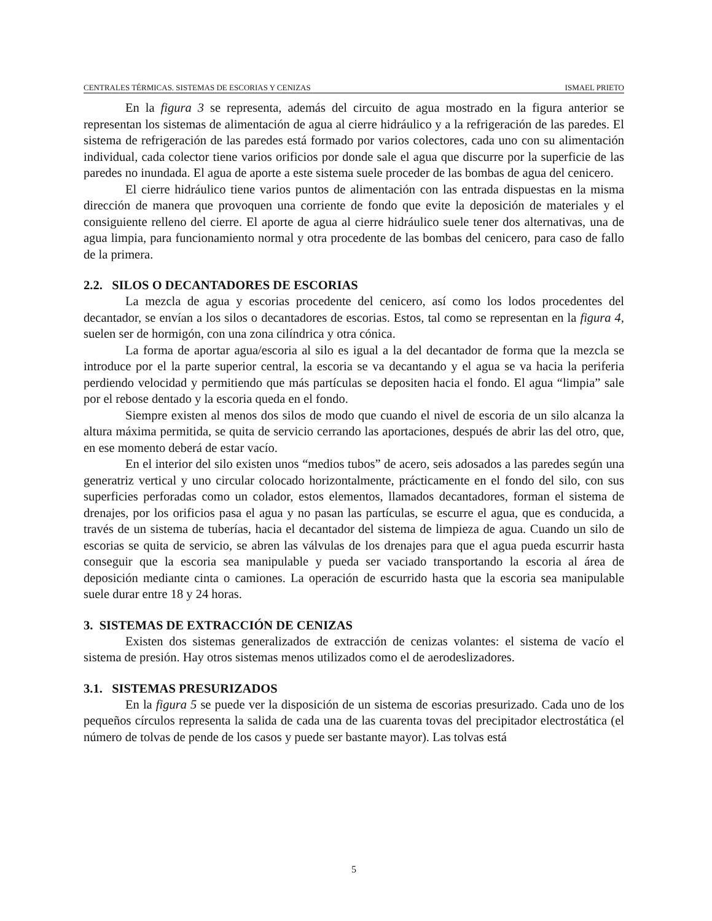CENTRALES TÉRMICAS. SISTEMAS DE ESCORIAS Y CENIZAS ISMAEL PRIETO
En la figura 3 se representa, además del circuito de agua mostrado en la figura anterior se representan los sistemas de alimentación de agua al cierre hidráulico y a la refrigeración de las paredes. El sistema de refrigeración de las paredes está formado por varios colectores, cada uno con su alimentación individual, cada colector tiene varios orificios por donde sale el agua que discurre por la superficie de las paredes no inundada. El agua de aporte a este sistema suele proceder de las bombas de agua del cenicero.
El cierre hidráulico tiene varios puntos de alimentación con las entrada dispuestas en la misma dirección de manera que provoquen una corriente de fondo que evite la deposición de materiales y el consiguiente relleno del cierre. El aporte de agua al cierre hidráulico suele tener dos alternativas, una de agua limpia, para funcionamiento normal y otra procedente de las bombas del cenicero, para caso de fallo de la primera.
2.2. SILOS O DECANTADORES DE ESCORIAS
La mezcla de agua y escorias procedente del cenicero, así como los lodos procedentes del decantador, se envían a los silos o decantadores de escorias. Estos, tal como se representan en la figura 4, suelen ser de hormigón, con una zona cilíndrica y otra cónica.
La forma de aportar agua/escoria al silo es igual a la del decantador de forma que la mezcla se introduce por el la parte superior central, la escoria se va decantando y el agua se va hacia la periferia perdiendo velocidad y permitiendo que más partículas se depositen hacia el fondo. El agua “limpia” sale por el rebose dentado y la escoria queda en el fondo.
Siempre existen al menos dos silos de modo que cuando el nivel de escoria de un silo alcanza la altura máxima permitida, se quita de servicio cerrando las aportaciones, después de abrir las del otro, que, en ese momento deberá de estar vacío.
En el interior del silo existen unos “medios tubos” de acero, seis adosados a las paredes según una generatriz vertical y uno circular colocado horizontalmente, prácticamente en el fondo del silo, con sus superficies perforadas como un colador, estos elementos, llamados decantadores, forman el sistema de drenajes, por los orificios pasa el agua y no pasan las partículas, se escurre el agua, que es conducida, a través de un sistema de tuberías, hacia el decantador del sistema de limpieza de agua. Cuando un silo de escorias se quita de servicio, se abren las válvulas de los drenajes para que el agua pueda escurrir hasta conseguir que la escoria sea manipulable y pueda ser vaciado transportando la escoria al área de deposición mediante cinta o camiones. La operación de escurrido hasta que la escoria sea manipulable suele durar entre 18 y 24 horas.
3. SISTEMAS DE EXTRACCIÓN DE CENIZAS
Existen dos sistemas generalizados de extracción de cenizas volantes: el sistema de vacío el sistema de presión. Hay otros sistemas menos utilizados como el de aerodeslizadores.
3.1. SISTEMAS PRESURIZADOS
En la figura 5 se puede ver la disposición de un sistema de escorias presurizado. Cada uno de los pequeños círculos representa la salida de cada una de las cuarenta tovas del precipitador electrostática (el número de tolvas de pende de los casos y puede ser bastante mayor). Las tolvas está
5